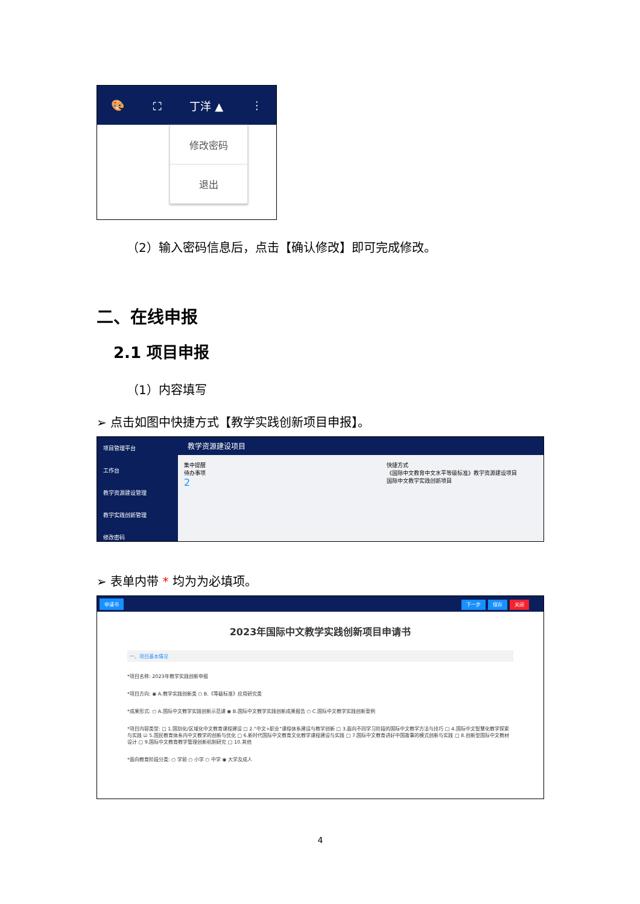🎨 ⛶ 丁洋 ▲ ⋮
修改密码
退出
（2）输入密码信息后，点击【确认修改】即可完成修改。
二、在线申报
2.1 项目申报
（1）内容填写
➢ 点击如图中快捷方式【教学实践创新项目申报】。
项目管理平台
工作台
教学资源建设管理
教学实践创新管理
修改密码
教学资源建设项目
集中提醒
待办事项
2
快捷方式
《国际中文教育中文水平等级标准》教学资源建设项目
国际中文教学实践创新项目
➢ 表单内带 * 均为为必填项。
申请书 下一步 保存 关闭
2023年国际中文教学实践创新项目申请书
一、项目基本情况
*项目名称: 2023年教学实践创新申报
*项目方向: ◉ A.教学实践创新类 ○ B.《等级标准》应用研究类
*成果形式: ○ A.国际中文教学实践创新示范课 ◉ B.国际中文教学实践创新成果报告 ○ C.国际中文教学实践创新案例
*项目内容类型: □ 1.国别化/区域化中文教育课程建设 □ 2."中文+职业"课程体系建设与教学创新 □ 3.面向不同学习阶段的国际中文教学方法与技巧 □ 4.国际中文智慧化教学探索与实践 ☑ 5.国民教育体系内中文教学的创新与优化 □ 6.新时代国际中文教育文化教学课程建设与实践 □ 7.国际中文教育讲好中国故事的模式创新与实践 □ 8.创新型国际中文教材设计 □ 9.国际中文教育教学管理创新机制研究 □ 10.其他
*面向教育阶段分类: ○ 学前 ○ 小学 ○ 中学 ◉ 大学及成人
4